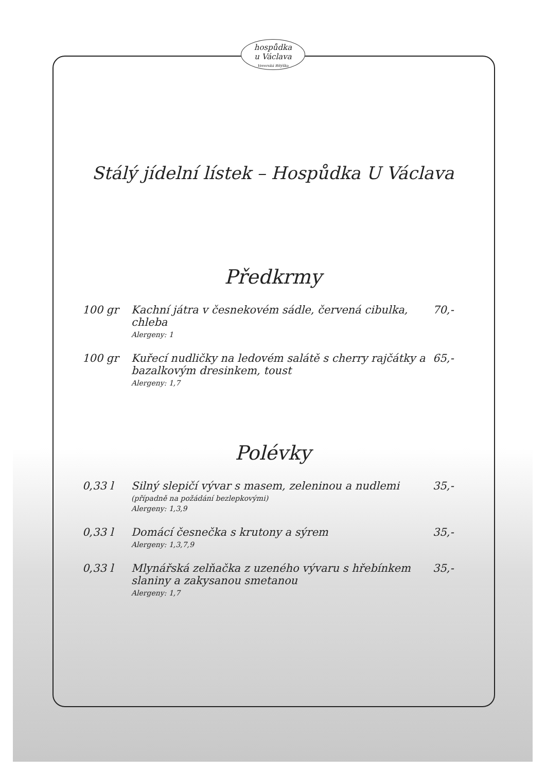hospůdka
u Václava
Veverská Bítýška
Stálý jídelní lístek – Hospůdka U Václava
Předkrmy
| 100 gr | Kachní játra v česnekovém sádle, červená cibulka, chleba Alergeny: 1 | 70,- |
| 100 gr | Kuřecí nudličky na ledovém salátě s cherry rajčátky a bazalkovým dresinkem, toust Alergeny: 1,7 | 65,- |
Polévky
| 0,33 l | Silný slepičí vývar s masem, zeleninou a nudlemi (případně na požádání bezlepkovými) Alergeny: 1,3,9 | 35,- |
| 0,33 l | Domácí česnečka s krutony a sýrem Alergeny: 1,3,7,9 | 35,- |
| 0,33 l | Mlynářská zelňačka z uzeného vývaru s hřebínkem slaniny a zakysanou smetanou Alergeny: 1,7 | 35,- |